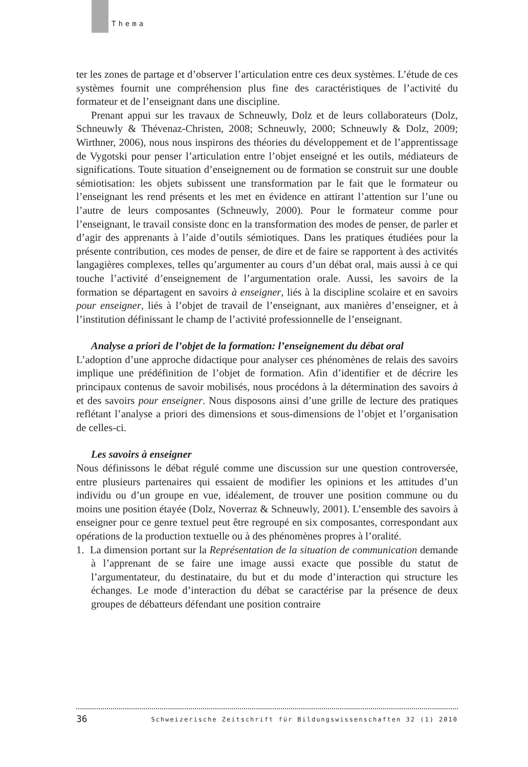Thema
ter les zones de partage et d’observer l’articulation entre ces deux systèmes. L’étude de ces systèmes fournit une compréhension plus fine des caractéristiques de l’activité du formateur et de l’enseignant dans une discipline.
Prenant appui sur les travaux de Schneuwly, Dolz et de leurs collaborateurs (Dolz, Schneuwly & Thévenaz-Christen, 2008; Schneuwly, 2000; Schneuwly & Dolz, 2009; Wirthner, 2006), nous nous inspirons des théories du développement et de l’apprentissage de Vygotski pour penser l’articulation entre l’objet enseigné et les outils, médiateurs de significations. Toute situation d’enseignement ou de formation se construit sur une double sémiotisation: les objets subissent une transformation par le fait que le formateur ou l’enseignant les rend présents et les met en évidence en attirant l’attention sur l’une ou l’autre de leurs composantes (Schneuwly, 2000). Pour le formateur comme pour l’enseignant, le travail consiste donc en la transformation des modes de penser, de parler et d’agir des apprenants à l’aide d’outils sémiotiques. Dans les pratiques étudiées pour la présente contribution, ces modes de penser, de dire et de faire se rapportent à des activités langagières complexes, telles qu’argumenter au cours d’un débat oral, mais aussi à ce qui touche l’activité d’enseignement de l’argumentation orale. Aussi, les savoirs de la formation se départagent en savoirs à enseigner, liés à la discipline scolaire et en savoirs pour enseigner, liés à l’objet de travail de l’enseignant, aux manières d’enseigner, et à l’institution définissant le champ de l’activité professionnelle de l’enseignant.
Analyse a priori de l’objet de la formation: l’enseignement du débat oral
L’adoption d’une approche didactique pour analyser ces phénomènes de relais des savoirs implique une prédéfinition de l’objet de formation. Afin d’identifier et de décrire les principaux contenus de savoir mobilisés, nous procédons à la détermination des savoirs à et des savoirs pour enseigner. Nous disposons ainsi d’une grille de lecture des pratiques reflétant l’analyse a priori des dimensions et sous-dimensions de l’objet et l’organisation de celles-ci.
Les savoirs à enseigner
Nous définissons le débat régulé comme une discussion sur une question controversée, entre plusieurs partenaires qui essaient de modifier les opinions et les attitudes d’un individu ou d’un groupe en vue, idéalement, de trouver une position commune ou du moins une position étayée (Dolz, Noverraz & Schneuwly, 2001). L’ensemble des savoirs à enseigner pour ce genre textuel peut être regroupé en six composantes, correspondant aux opérations de la production textuelle ou à des phénomènes propres à l’oralité.
1. La dimension portant sur la Représentation de la situation de communication demande à l’apprenant de se faire une image aussi exacte que possible du statut de l’argumentateur, du destinataire, du but et du mode d’interaction qui structure les échanges. Le mode d’interaction du débat se caractérise par la présence de deux groupes de débatteurs défendant une position contraire
36 Schweizerische Zeitschrift für Bildungswissenschaften 32 (1) 2010